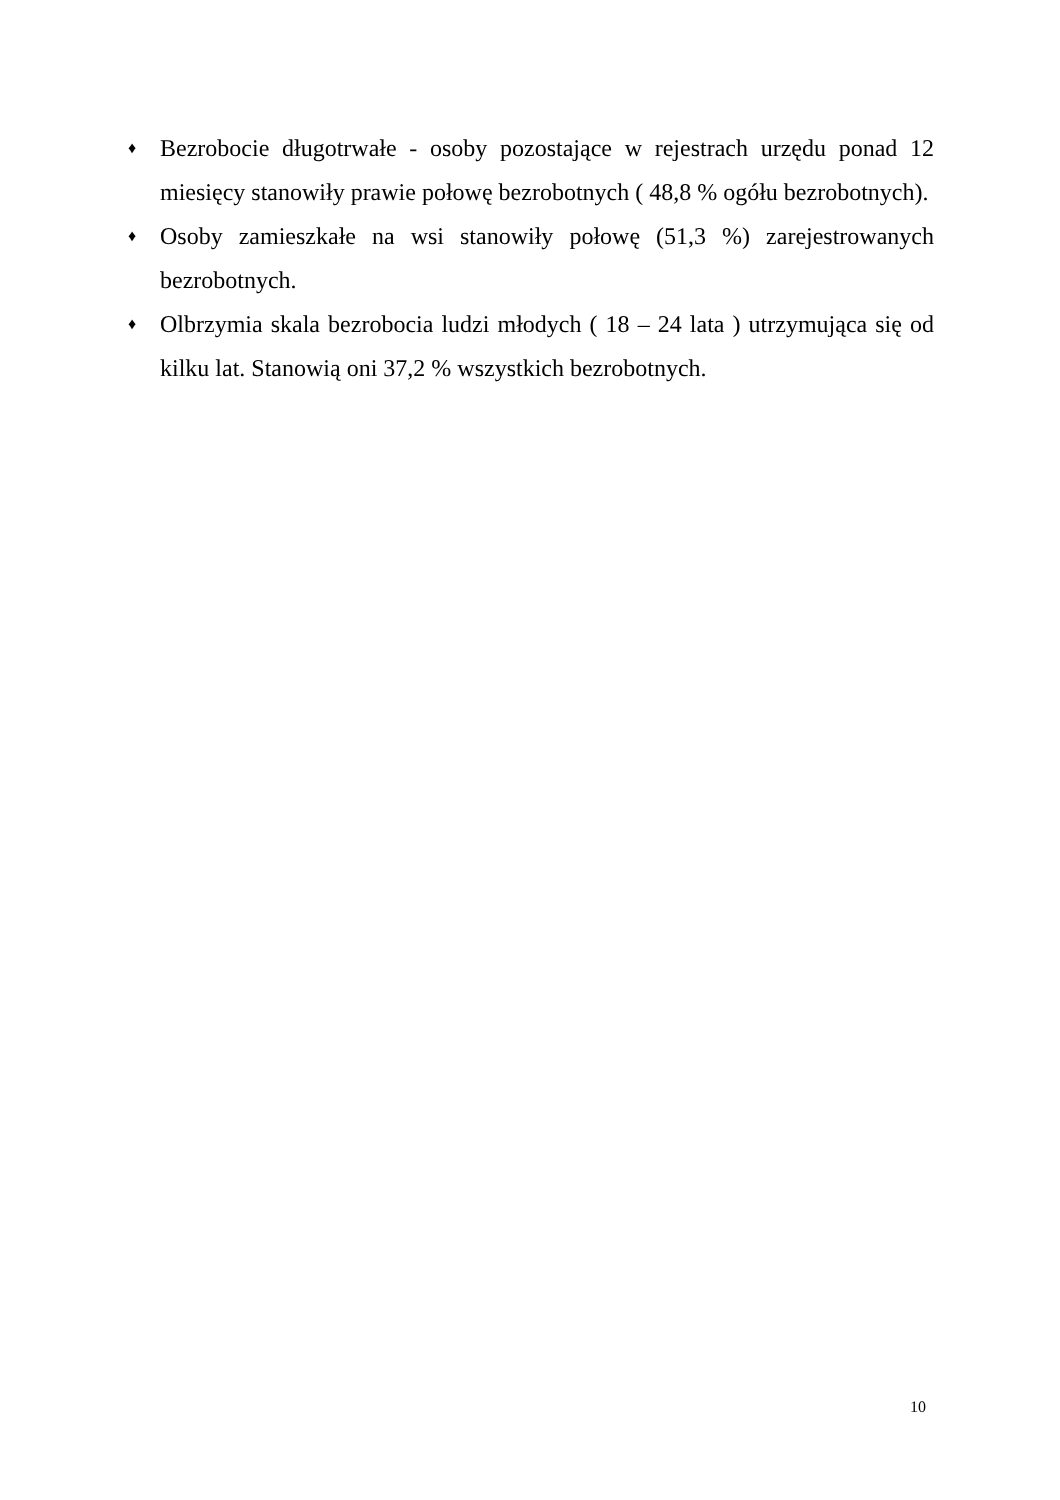♦
Bezrobocie długotrwałe - osoby pozostające w rejestrach urzędu ponad 12 miesięcy stanowiły prawie połowę bezrobotnych ( 48,8 % ogółu bezrobotnych).
♦
Osoby zamieszkałe na wsi stanowiły połowę (51,3 %) zarejestrowanych bezrobotnych.
♦
Olbrzymia skala bezrobocia ludzi młodych ( 18 – 24 lata ) utrzymująca się od kilku lat. Stanowią oni 37,2 % wszystkich bezrobotnych.
10